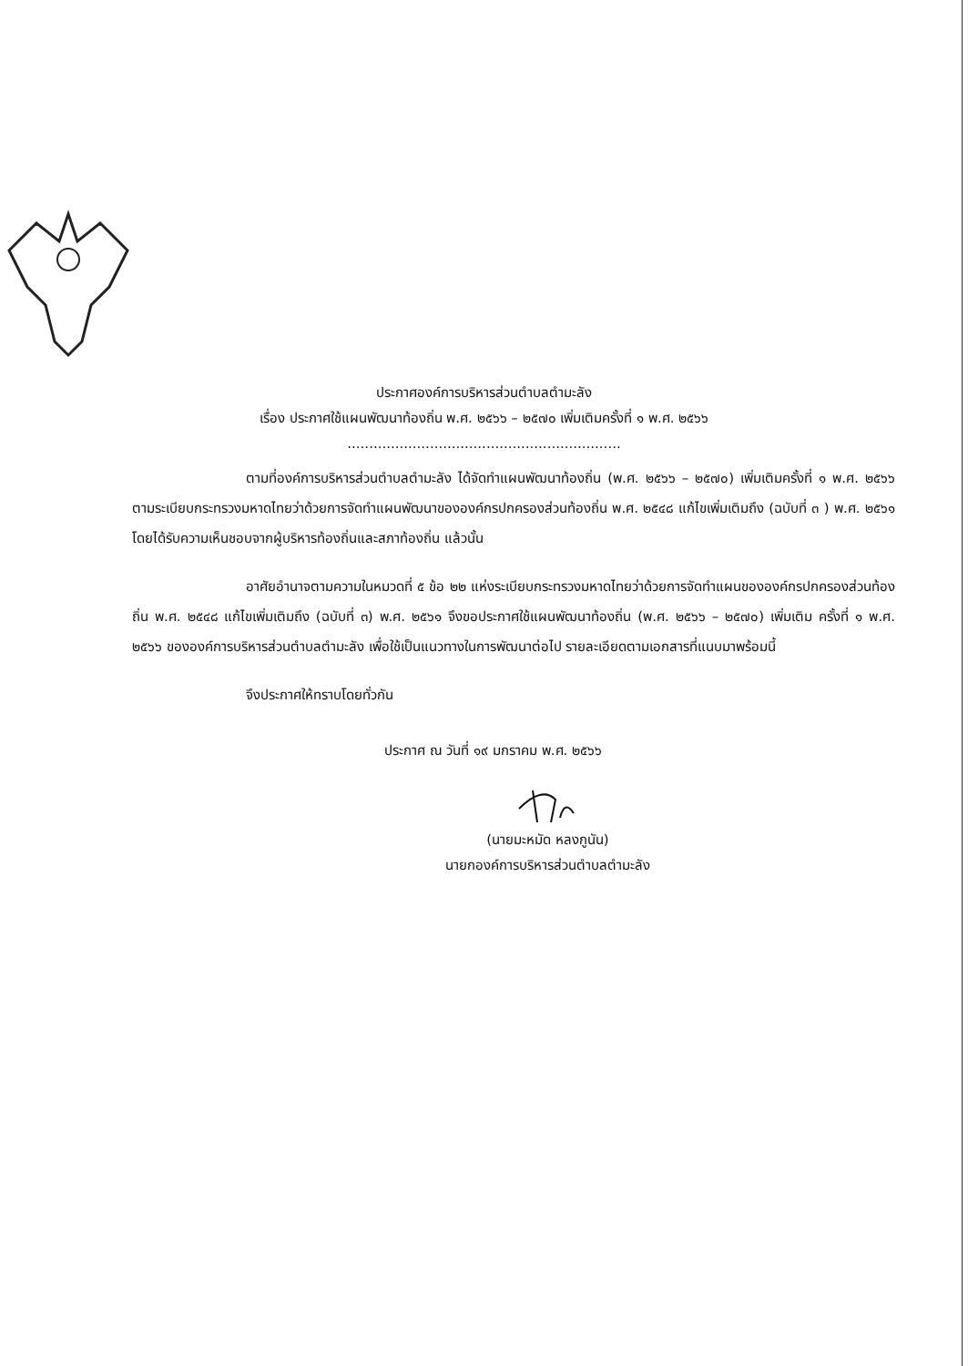ประกาศองค์การบริหารส่วนตำบลตำมะลัง
เรื่อง ประกาศใช้แผนพัฒนาท้องถิ่น พ.ศ. ๒๕๖๖ – ๒๕๗๐ เพิ่มเติมครั้งที่ ๑ พ.ศ. ๒๕๖๖
...............................................................
ตามที่องค์การบริหารส่วนตำบลตำมะลัง ได้จัดทำแผนพัฒนาท้องถิ่น (พ.ศ. ๒๕๖๖ – ๒๕๗๐) เพิ่มเติมครั้งที่ ๑ พ.ศ. ๒๕๖๖ ตามระเบียบกระทรวงมหาดไทยว่าด้วยการจัดทำแผนพัฒนาขององค์กรปกครองส่วนท้องถิ่น พ.ศ. ๒๕๔๘ แก้ไขเพิ่มเติมถึง (ฉบับที่ ๓ ) พ.ศ. ๒๕๖๑ โดยได้รับความเห็นชอบจากผู้บริหารท้องถิ่นและสภาท้องถิ่น แล้วนั้น
อาศัยอำนาจตามความในหมวดที่ ๕ ข้อ ๒๒ แห่งระเบียบกระทรวงมหาดไทยว่าด้วยการจัดทำแผนขององค์กรปกครองส่วนท้องถิ่น พ.ศ. ๒๕๔๘ แก้ไขเพิ่มเติมถึง (ฉบับที่ ๓) พ.ศ. ๒๕๖๑ จึงขอประกาศใช้แผนพัฒนาท้องถิ่น (พ.ศ. ๒๕๖๖ – ๒๕๗๐) เพิ่มเติม ครั้งที่ ๑ พ.ศ. ๒๕๖๖ ขององค์การบริหารส่วนตำบลตำมะลัง เพื่อใช้เป็นแนวทางในการพัฒนาต่อไป รายละเอียดตามเอกสารที่แนบมาพร้อมนี้
จึงประกาศให้ทราบโดยทั่วกัน
ประกาศ ณ วันที่ ๑๙ มกราคม พ.ศ. ๒๕๖๖
(นายมะหมัด หลงกูนัน)
นายกองค์การบริหารส่วนตำบลตำมะลัง